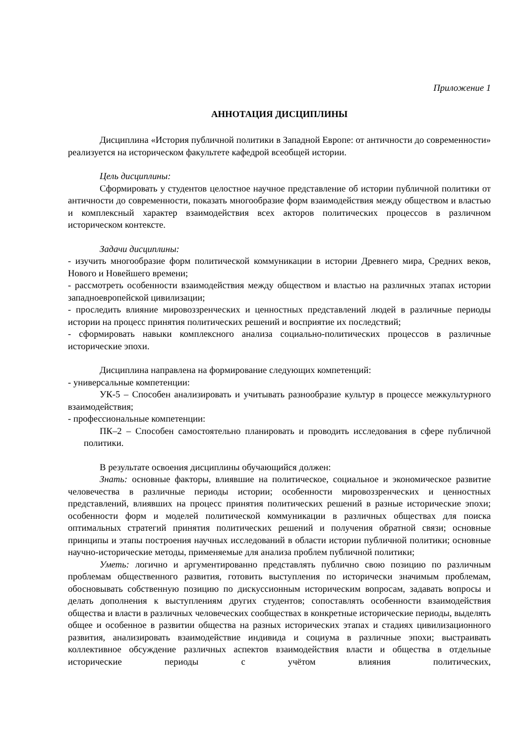Приложение 1
АННОТАЦИЯ ДИСЦИПЛИНЫ
Дисциплина «История публичной политики в Западной Европе: от античности до современности» реализуется на историческом факультете кафедрой всеобщей истории.
Цель дисциплины:
Сформировать у студентов целостное научное представление об истории публичной политики от античности до современности, показать многообразие форм взаимодействия между обществом и властью и комплексный характер взаимодействия всех акторов политических процессов в различном историческом контексте.
Задачи дисциплины:
- изучить многообразие форм политической коммуникации в истории Древнего мира, Средних веков, Нового и Новейшего времени;
- рассмотреть особенности взаимодействия между обществом и властью на различных этапах истории западноевропейской цивилизации;
- проследить влияние мировоззренческих и ценностных представлений людей в различные периоды истории на процесс принятия политических решений и восприятие их последствий;
- сформировать навыки комплексного анализа социально-политических процессов в различные исторические эпохи.
Дисциплина направлена на формирование следующих компетенций:
- универсальные компетенции:
УК-5 – Способен анализировать и учитывать разнообразие культур в процессе межкультурного взаимодействия;
- профессиональные компетенции:
ПК–2 – Способен самостоятельно планировать и проводить исследования в сфере публичной политики.
В результате освоения дисциплины обучающийся должен:
Знать: основные факторы, влиявшие на политическое, социальное и экономическое развитие человечества в различные периоды истории; особенности мировоззренческих и ценностных представлений, влиявших на процесс принятия политических решений в разные исторические эпохи; особенности форм и моделей политической коммуникации в различных обществах для поиска оптимальных стратегий принятия политических решений и получения обратной связи; основные принципы и этапы построения научных исследований в области истории публичной политики; основные научно-исторические методы, применяемые для анализа проблем публичной политики;
Уметь: логично и аргументированно представлять публично свою позицию по различным проблемам общественного развития, готовить выступления по исторически значимым проблемам, обосновывать собственную позицию по дискуссионным историческим вопросам, задавать вопросы и делать дополнения к выступлениям других студентов; сопоставлять особенности взаимодействия общества и власти в различных человеческих сообществах в конкретные исторические периоды, выделять общее и особенное в развитии общества на разных исторических этапах и стадиях цивилизационного развития, анализировать взаимодействие индивида и социума в различные эпохи; выстраивать коллективное обсуждение различных аспектов взаимодействия власти и общества в отдельные исторические периоды с учётом влияния политических,